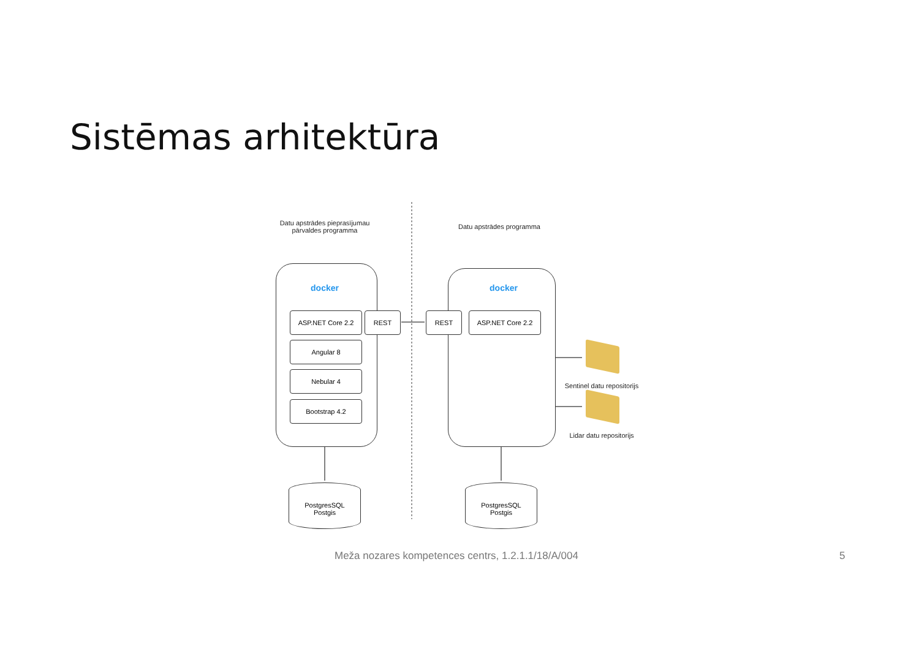Sistēmas arhitektūra
Datu apstrādes pieprasījumau pārvaldes programma
Datu apstrādes programma
docker docker
ASP.NET Core 2.2 REST REST ASP.NET Core 2.2
Angular 8
Nebular 4
Bootstrap 4.2
Sentinel datu repositorijs
Lidar datu repositorijs
PostgresSQL
Postgis
PostgresSQL
Postgis
Meža nozares kompetences centrs, 1.2.1.1/18/A/004
5